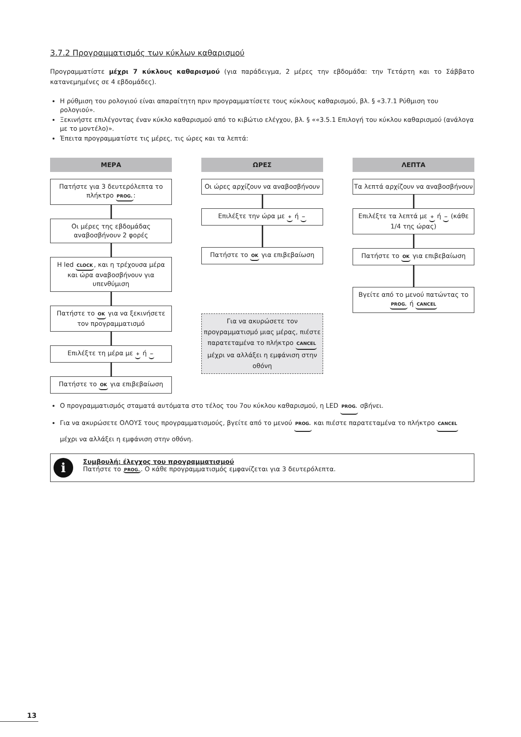3.7.2 Προγραμματισμός των κύκλων καθαρισμού
Προγραμματίστε μέχρι 7 κύκλους καθαρισμού (για παράδειγμα, 2 μέρες την εβδομάδα: την Τετάρτη και το Σάββατο κατανεμημένες σε 4 εβδομάδες).
Η ρύθμιση του ρολογιού είναι απαραίτητη πριν προγραμματίσετε τους κύκλους καθαρισμού, βλ. § «3.7.1 Ρύθμιση του ρολογιού».
Ξεκινήστε επιλέγοντας έναν κύκλο καθαρισμού από το κιβώτιο ελέγχου, βλ. § ««3.5.1 Επιλογή του κύκλου καθαρισμού (ανάλογα με το μοντέλο)».
Έπειτα προγραμματίστε τις μέρες, τις ώρες και τα λεπτά:
ΜΕΡΑ
Πατήστε για 3 δευτερόλεπτα το πλήκτρο PROG.:
Οι μέρες της εβδομάδας αναβοσβήνουν 2 φορές
Η led CLOCK, και η τρέχουσα μέρα και ώρα αναβοσβήνουν για υπενθύμιση
Πατήστε το OK για να ξεκινήσετε τον προγραμματισμό
Επιλέξτε τη μέρα με + ή −
Πατήστε το OK για επιβεβαίωση
ΩΡΕΣ
Οι ώρες αρχίζουν να αναβοσβήνουν
Επιλέξτε την ώρα με + ή −
Πατήστε το OK για επιβεβαίωση
Για να ακυρώσετε τον προγραμματισμό μιας μέρας, πιέστε παρατεταμένα το πλήκτρο CANCEL μέχρι να αλλάξει η εμφάνιση στην οθόνη
ΛΕΠΤΑ
Τα λεπτά αρχίζουν να αναβοσβήνουν
Επιλέξτε τα λεπτά με + ή − (κάθε 1/4 της ώρας)
Πατήστε το OK για επιβεβαίωση
Βγείτε από το μενού πατώντας το PROG. ή CANCEL
Ο προγραμματισμός σταματά αυτόματα στο τέλος του 7ου κύκλου καθαρισμού, η LED PROG. σβήνει.
Για να ακυρώσετε ΟΛΟΥΣ τους προγραμματισμούς, βγείτε από το μενού PROG. και πιέστε παρατεταμένα το πλήκτρο CANCEL μέχρι να αλλάξει η εμφάνιση στην οθόνη.
i
Συμβουλή: έλεγχος του προγραμματισμού
Πατήστε το PROG.. Ο κάθε προγραμματισμός εμφανίζεται για 3 δευτερόλεπτα.
13